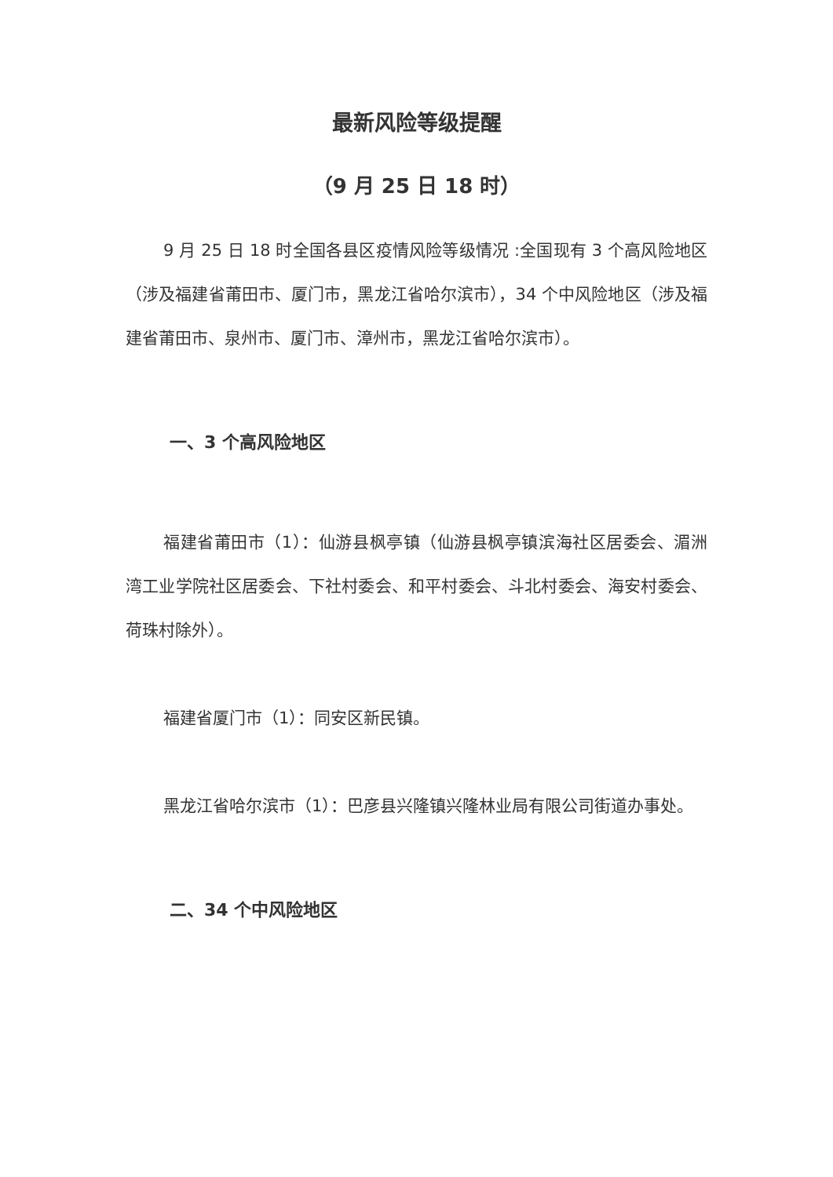最新风险等级提醒
（9 月 25 日 18 时）
9 月 25 日 18 时全国各县区疫情风险等级情况 :全国现有 3 个高风险地区（涉及福建省莆田市、厦门市，黑龙江省哈尔滨市），34 个中风险地区（涉及福建省莆田市、泉州市、厦门市、漳州市，黑龙江省哈尔滨市）。
一、3 个高风险地区
福建省莆田市（1）：仙游县枫亭镇（仙游县枫亭镇滨海社区居委会、湄洲湾工业学院社区居委会、下社村委会、和平村委会、斗北村委会、海安村委会、荷珠村除外）。
福建省厦门市（1）：同安区新民镇。
黑龙江省哈尔滨市（1）：巴彦县兴隆镇兴隆林业局有限公司街道办事处。
二、34 个中风险地区